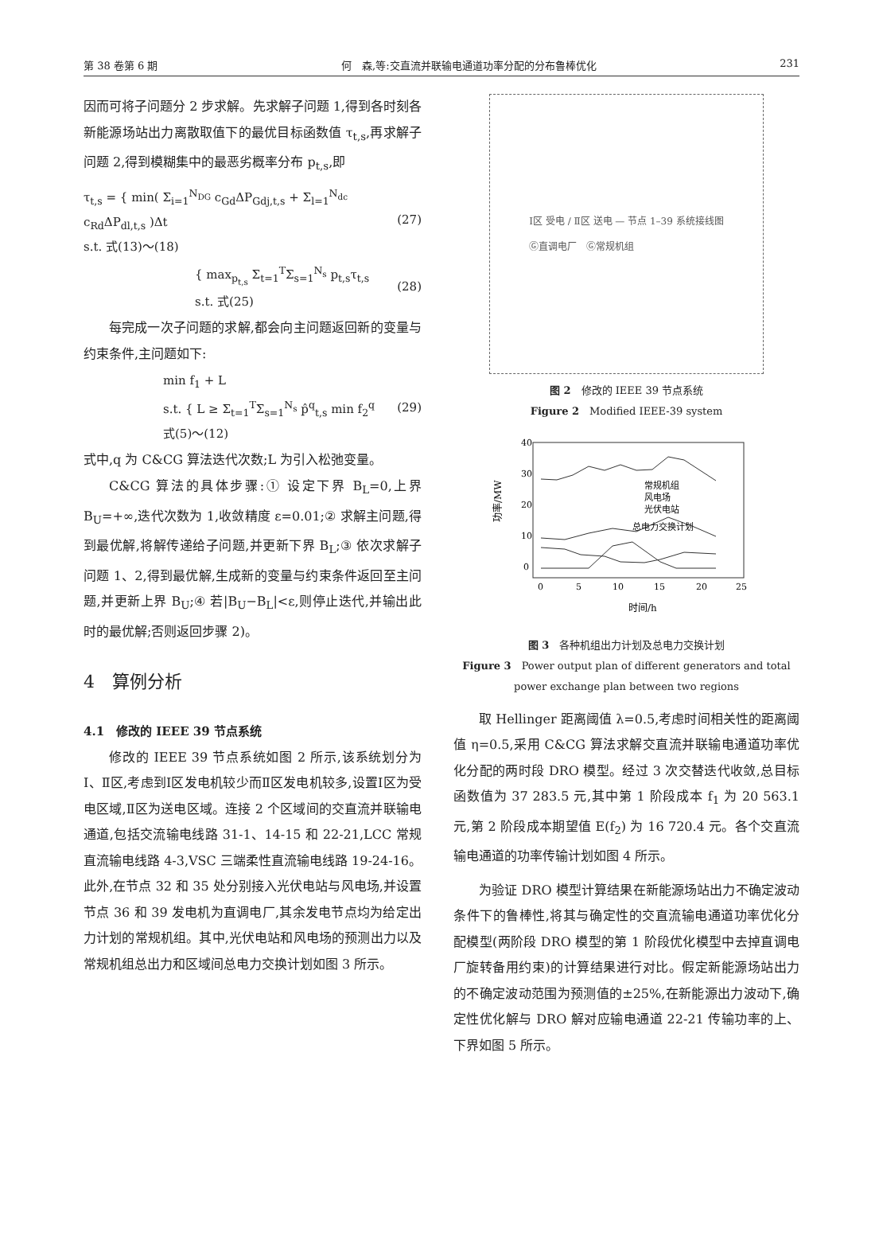第 38 卷第 6 期 何　森,等:交直流并联输电通道功率分配的分布鲁棒优化 231
因而可将子问题分 2 步求解。先求解子问题 1,得到各时刻各新能源场站出力离散取值下的最优目标函数值 τ<sub>t,s</sub>,再求解子问题 2,得到模糊集中的最恶劣概率分布 p<sub>t,s</sub>,即
τ<sub>t,s</sub> = { min( Σ<sub>i=1</sub><sup>N<sub>DG</sub></sup> c<sub>Gd</sub>ΔP<sub>Gdj,t,s</sub> + Σ<sub>l=1</sub><sup>N<sub>dc</sub></sup> c<sub>Rd</sub>ΔP<sub>dl,t,s</sub> )Δt
s.t. 式(13)～(18) (27)
{ max<sub>p<sub>t,s</sub></sub> Σ<sub>t=1</sub><sup>T</sup>Σ<sub>s=1</sub><sup>N<sub>s</sub></sup> p<sub>t,s</sub>τ<sub>t,s</sub>
s.t. 式(25) (28)
每完成一次子问题的求解,都会向主问题返回新的变量与约束条件,主问题如下:
min f<sub>1</sub> + L
s.t. { L ≥ Σ<sub>t=1</sub><sup>T</sup>Σ<sub>s=1</sub><sup>N<sub>s</sub></sup> p̂<sup>q</sup><sub>t,s</sub> min f<sub>2</sub><sup>q</sup>
式(5)～(12) (29)
式中,q 为 C&CG 算法迭代次数;L 为引入松弛变量。
C&CG 算法的具体步骤:① 设定下界 B<sub>L</sub>=0,上界 B<sub>U</sub>=+∞,迭代次数为 1,收敛精度 ε=0.01;② 求解主问题,得到最优解,将解传递给子问题,并更新下界 B<sub>L</sub>;③ 依次求解子问题 1、2,得到最优解,生成新的变量与约束条件返回至主问题,并更新上界 B<sub>U</sub>;④ 若|B<sub>U</sub>−B<sub>L</sub>|<ε,则停止迭代,并输出此时的最优解;否则返回步骤 2)。
4　算例分析
4.1　修改的 IEEE 39 节点系统
修改的 IEEE 39 节点系统如图 2 所示,该系统划分为Ⅰ、Ⅱ区,考虑到Ⅰ区发电机较少而Ⅱ区发电机较多,设置Ⅰ区为受电区域,Ⅱ区为送电区域。连接 2 个区域间的交直流并联输电通道,包括交流输电线路 31-1、14-15 和 22-21,LCC 常规直流输电线路 4-3,VSC 三端柔性直流输电线路 19-24-16。此外,在节点 32 和 35 处分别接入光伏电站与风电场,并设置节点 36 和 39 发电机为直调电厂,其余发电节点均为给定出力计划的常规机组。其中,光伏电站和风电场的预测出力以及常规机组总出力和区域间总电力交换计划如图 3 所示。
Ⅰ区 受电 / Ⅱ区 送电 — 节点 1–39 系统接线图
Ⓖ直调电厂　Ⓖ常规机组
图 2　修改的 IEEE 39 节点系统
Figure 2　Modified IEEE-39 system
功率/MW
40
30
20
10
0
0
5
10
15
20
25
时间/h
常规机组
风电场
光伏电站
总电力交换计划
图 3　各种机组出力计划及总电力交换计划
Figure 3　Power output plan of different generators and total power exchange plan between two regions
取 Hellinger 距离阈值 λ=0.5,考虑时间相关性的距离阈值 η=0.5,采用 C&CG 算法求解交直流并联输电通道功率优化分配的两时段 DRO 模型。经过 3 次交替迭代收敛,总目标函数值为 37 283.5 元,其中第 1 阶段成本 f<sub>1</sub> 为 20 563.1 元,第 2 阶段成本期望值 E(f<sub>2</sub>) 为 16 720.4 元。各个交直流输电通道的功率传输计划如图 4 所示。
为验证 DRO 模型计算结果在新能源场站出力不确定波动条件下的鲁棒性,将其与确定性的交直流输电通道功率优化分配模型(两阶段 DRO 模型的第 1 阶段优化模型中去掉直调电厂旋转备用约束)的计算结果进行对比。假定新能源场站出力的不确定波动范围为预测值的±25%,在新能源出力波动下,确定性优化解与 DRO 解对应输电通道 22-21 传输功率的上、下界如图 5 所示。